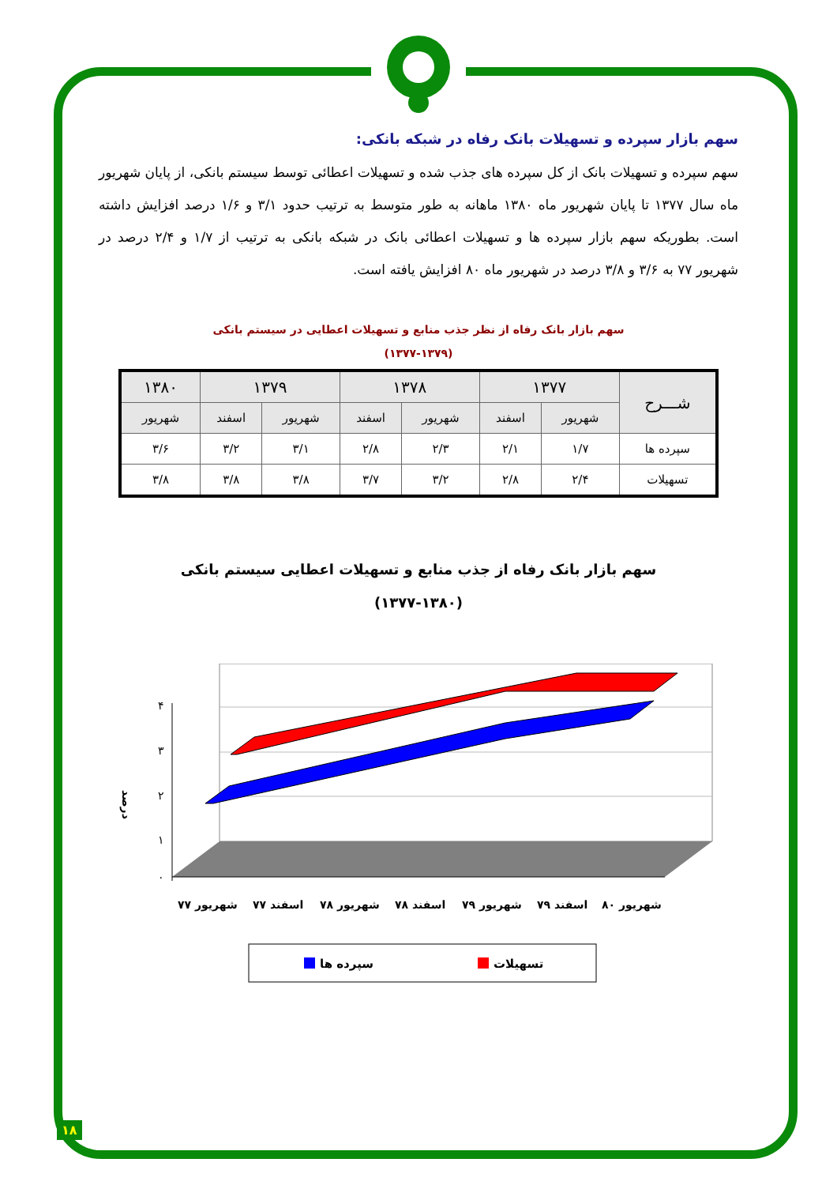سهم بازار سپرده و تسهیلات بانک رفاه در شبکه بانکی:
سهم سپرده و تسهیلات بانک از کل سپرده های جذب شده و تسهیلات اعطائی توسط سیستم بانکی، از پایان شهریور ماه سال ۱۳۷۷ تا پایان شهریور ماه ۱۳۸۰ ماهانه به طور متوسط به ترتیب حدود ۳/۱ و ۱/۶ درصد افزایش داشته است. بطوریکه سهم بازار سپرده ها و تسهیلات اعطائی بانک در شبکه بانکی به ترتیب از ۱/۷ و ۲/۴ درصد در شهریور ۷۷ به ۳/۶ و ۳/۸ درصد در شهریور ماه ۸۰ افزایش یافته است.
سهم بازار بانک رفاه از نظر جذب منابع و تسهیلات اعطایی در سیستم بانکی
(۱۳۷۷-۱۳۷۹)
| شـــرح | ۱۳۷۷ | | ۱۳۷۸ | | ۱۳۷۹ | | ۱۳۸۰ |
| --- | --- | --- | --- | --- | --- | --- | --- |
| | شهریور | اسفند | شهریور | اسفند | شهریور | اسفند | شهریور |
| سپرده ها | ۱/۷ | ۲/۱ | ۲/۳ | ۲/۸ | ۳/۱ | ۳/۲ | ۳/۶ |
| تسهیلات | ۲/۴ | ۲/۸ | ۳/۲ | ۳/۷ | ۳/۸ | ۳/۸ | ۳/۸ |
سهم بازار بانک رفاه از جذب منابع و تسهیلات اعطایی سیستم بانکی
(۱۳۷۷-۱۳۸۰)
۴
۳
۲
۱
۰
درصد
شهریور ۷۷
اسفند ۷۷
شهریور ۷۸
اسفند ۷۸
شهریور ۷۹
اسفند ۷۹
شهریور ۸۰
سپرده ها
تسهیلات
۱۸